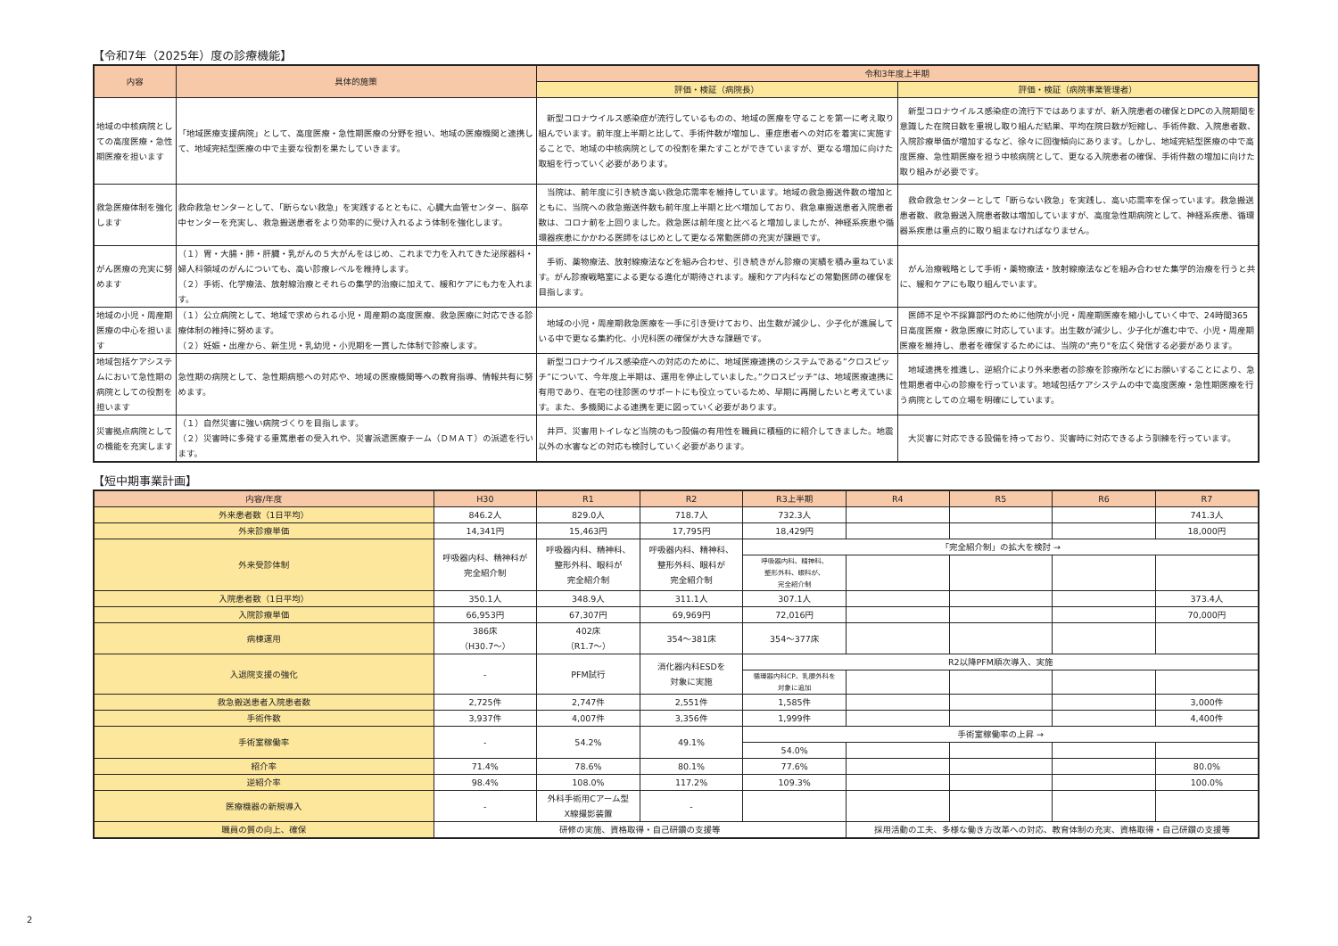【令和7年（2025年）度の診療機能】
| 内容 | 具体的施策 | 令和3年度上半期 | |
| --- | --- | --- | --- |
| | | 評価・検証（病院長） | 評価・検証（病院事業管理者） |
| 地域の中核病院としての高度医療・急性期医療を担います | 「地域医療支援病院」として、高度医療・急性期医療の分野を担い、地域の医療機関と連携して、地域完結型医療の中で主要な役割を果たしていきます。 | 新型コロナウイルス感染症が流行しているものの、地域の医療を守ることを第一に考え取り組んでいます。前年度上半期と比して、手術件数が増加し、重症患者への対応を着実に実施することで、地域の中核病院としての役割を果たすことができていますが、更なる増加に向けた取組を行っていく必要があります。 | 新型コロナウイルス感染症の流行下ではありますが、新入院患者の確保とDPCの入院期間を意識した在院日数を重視し取り組んだ結果、平均在院日数が短縮し、手術件数、入院患者数、入院診療単価が増加するなど、徐々に回復傾向にあります。しかし、地域完結型医療の中で高度医療、急性期医療を担う中核病院として、更なる入院患者の確保、手術件数の増加に向けた取り組みが必要です。 |
| 救急医療体制を強化します | 救命救急センターとして、「断らない救急」を実践するとともに、心臓大血管センター、脳卒中センターを充実し、救急搬送患者をより効率的に受け入れるよう体制を強化します。 | 当院は、前年度に引き続き高い救急応需率を維持しています。地域の救急搬送件数の増加とともに、当院への救急搬送件数も前年度上半期と比べ増加しており、救急車搬送患者入院患者数は、コロナ前を上回りました。救急医は前年度と比べると増加しましたが、神経系疾患や循環器疾患にかかわる医師をはじめとして更なる常勤医師の充実が課題です。 | 救命救急センターとして「断らない救急」を実践し、高い応需率を保っています。救急搬送患者数、救急搬送入院患者数は増加していますが、高度急性期病院として、神経系疾患、循環器系疾患は重点的に取り組まなければなりません。 |
| がん医療の充実に努めます | （１）胃・大腸・肺・肝臓・乳がんの５大がんをはじめ、これまで力を入れてきた泌尿器科・婦人科領域のがんについても、高い診療レベルを維持します。 （２）手術、化学療法、放射線治療とそれらの集学的治療に加えて、緩和ケアにも力を入れます。 | 手術、薬物療法、放射線療法などを組み合わせ、引き続きがん診療の実績を積み重ねています。がん診療戦略室による更なる進化が期待されます。緩和ケア内科などの常勤医師の確保を目指します。 | がん治療戦略として手術・薬物療法・放射線療法などを組み合わせた集学的治療を行うと共に、緩和ケアにも取り組んでいます。 |
| 地域の小児・周産期医療の中心を担います | （１）公立病院として、地域で求められる小児・周産期の高度医療、救急医療に対応できる診療体制の維持に努めます。 （２）妊娠・出産から、新生児・乳幼児・小児期を一貫した体制で診療します。 | 地域の小児・周産期救急医療を一手に引き受けており、出生数が減少し、少子化が進展している中で更なる集約化、小児科医の確保が大きな課題です。 | 医師不足や不採算部門のために他院が小児・周産期医療を縮小していく中で、24時間365日高度医療・救急医療に対応しています。出生数が減少し、少子化が進む中で、小児・周産期医療を維持し、患者を確保するためには、当院の"売り"を広く発信する必要があります。 |
| 地域包括ケアシステムにおいて急性期の病院としての役割を担います | 急性期の病院として、急性期病態への対応や、地域の医療機関等への教育指導、情報共有に努めます。 | 新型コロナウイルス感染症への対応のために、地域医療連携のシステムである”クロスピッチ”について、今年度上半期は、運用を停止していました。”クロスピッチ”は、地域医療連携に有用であり、在宅の往診医のサポートにも役立っているため、早期に再開したいと考えています。また、多機関による連携を更に図っていく必要があります。 | 地域連携を推進し、逆紹介により外来患者の診療を診療所などにお願いすることにより、急性期患者中心の診療を行っています。地域包括ケアシステムの中で高度医療・急性期医療を行う病院としての立場を明確にしています。 |
| 災害拠点病院としての機能を充実します | （１）自然災害に強い病院づくりを目指します。 （２）災害時に多発する重篤患者の受入れや、災害派遣医療チーム（ＤＭＡＴ）の派遣を行います。 | 井戸、災害用トイレなど当院のもつ設備の有用性を職員に積極的に紹介してきました。地震以外の水害などの対応も検討していく必要があります。 | 大災害に対応できる設備を持っており、災害時に対応できるよう訓練を行っています。 |
【短中期事業計画】
| 内容/年度 | H30 | R1 | R2 | R3上半期 | R4 | R5 | R6 | R7 |
| 外来患者数（1日平均） | 846.2人 | 829.0人 | 718.7人 | 732.3人 | | | | 741.3人 |
| 外来診療単価 | 14,341円 | 15,463円 | 17,795円 | 18,429円 | | | | 18,000円 |
| 外来受診体制 | 呼吸器内科、精神科が 完全紹介制 | 呼吸器内科、精神科、 整形外科、眼科が 完全紹介制 | 呼吸器内科、精神科、 整形外科、眼科が 完全紹介制 | 「完全紹介制」の拡大を検討 → | | | | |
| | | | | 呼吸器内科、精神科、 整形外科、眼科が、 完全紹介制 | | | | |
| 入院患者数（1日平均） | 350.1人 | 348.9人 | 311.1人 | 307.1人 | | | | 373.4人 |
| 入院診療単価 | 66,953円 | 67,307円 | 69,969円 | 72,016円 | | | | 70,000円 |
| 病棟運用 | 386床 （H30.7～） | 402床 （R1.7～） | 354～381床 | 354～377床 | | | | |
| 入退院支援の強化 | - | PFM試行 | 消化器内科ESDを 対象に実施 | R2以降PFM順次導入、実施 | | | | |
| | | | | 循環器内科CP、乳腺外科を 対象に追加 | | | | |
| 救急搬送患者入院患者数 | 2,725件 | 2,747件 | 2,551件 | 1,585件 | | | | 3,000件 |
| 手術件数 | 3,937件 | 4,007件 | 3,356件 | 1,999件 | | | | 4,400件 |
| 手術室稼働率 | - | 54.2% | 49.1% | 手術室稼働率の上昇 → | | | | |
| | | | | 54.0% | | | | |
| 紹介率 | 71.4% | 78.6% | 80.1% | 77.6% | | | | 80.0% |
| 逆紹介率 | 98.4% | 108.0% | 117.2% | 109.3% | | | | 100.0% |
| 医療機器の新規導入 | - | 外科手術用Cアーム型 X線撮影装置 | - | | | | | |
| 職員の質の向上、確保 | 研修の実施、資格取得・自己研鑽の支援等 | | | | 採用活動の工夫、多様な働き方改革への対応、教育体制の充実、資格取得・自己研鑽の支援等 | | | |
2